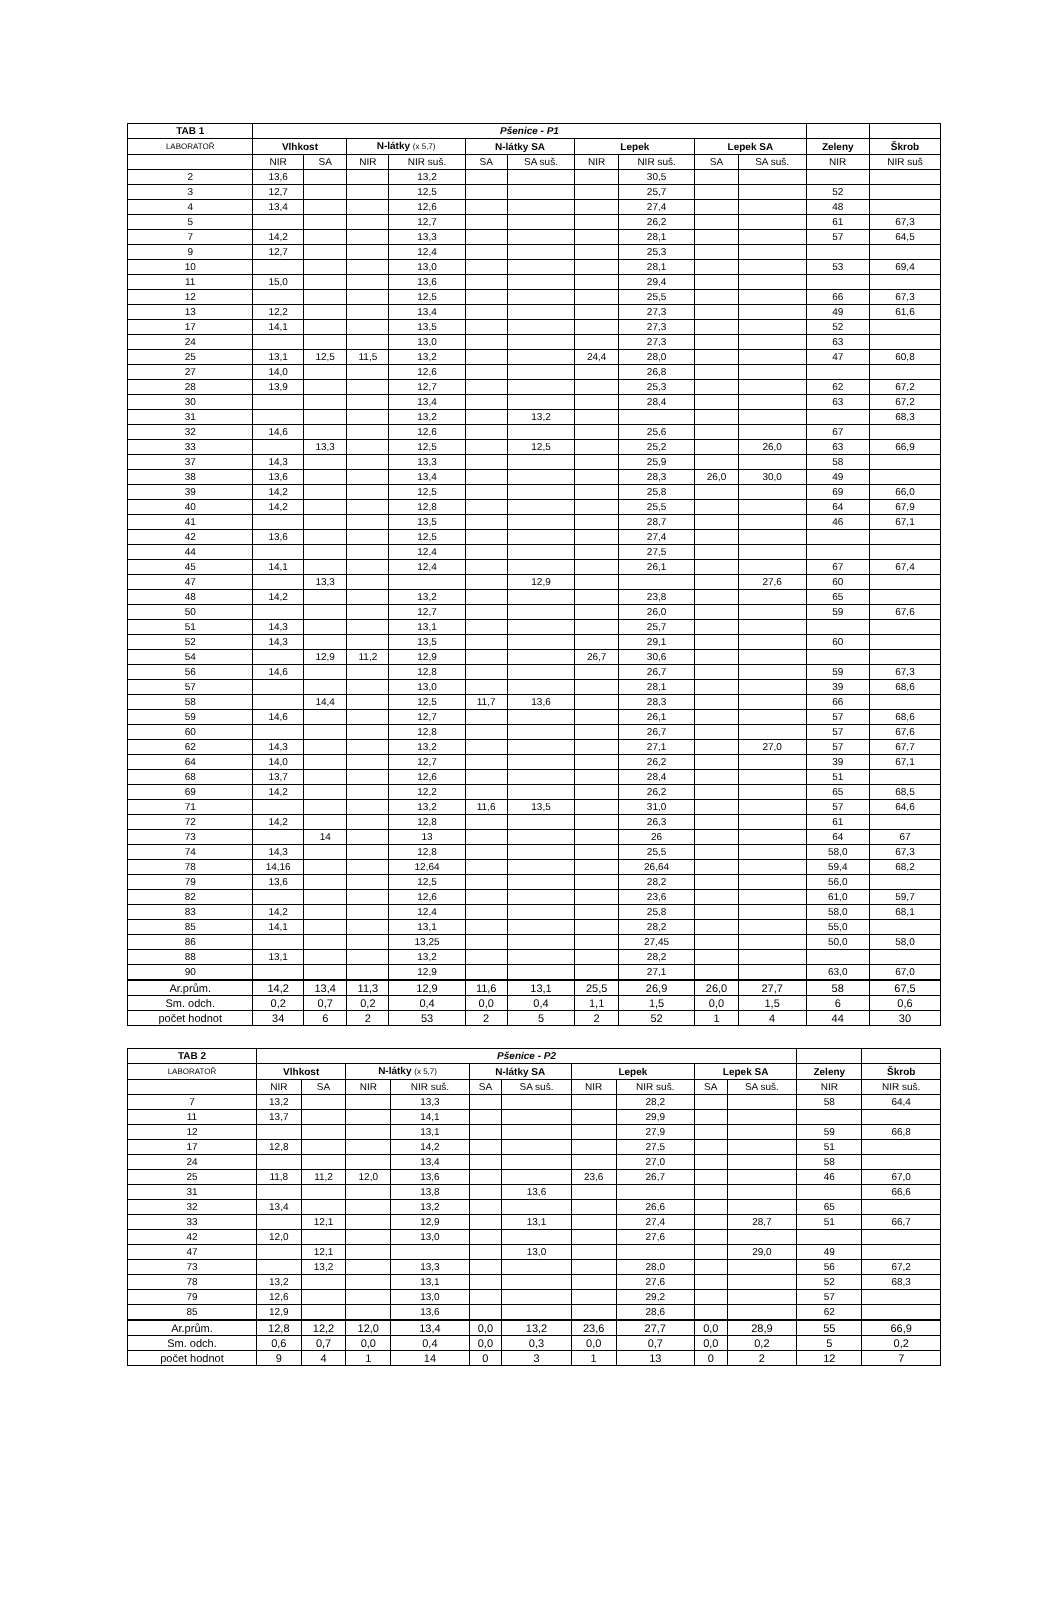| TAB 1 | Pšenice - P1 | | | | | | | | | | | |
| --- | --- | --- | --- | --- | --- | --- | --- | --- | --- | --- | --- | --- |
| LABORATOŘ | Vlhkost | | N-látky (x 5,7) | | N-látky SA | | Lepek | | Lepek SA | | Zeleny | Škrob |
| | NIR | SA | NIR | NIR suš. | SA | SA suš. | NIR | NIR suš. | SA | SA suš. | NIR | NIR suš |
| 2 | 13,6 | | | 13,2 | | | | 30,5 | | | | |
| 3 | 12,7 | | | 12,5 | | | | 25,7 | | | 52 | |
| 4 | 13,4 | | | 12,6 | | | | 27,4 | | | 48 | |
| 5 | | | | 12,7 | | | | 26,2 | | | 61 | 67,3 |
| 7 | 14,2 | | | 13,3 | | | | 28,1 | | | 57 | 64,5 |
| 9 | 12,7 | | | 12,4 | | | | 25,3 | | | | |
| 10 | | | | 13,0 | | | | 28,1 | | | 53 | 69,4 |
| 11 | 15,0 | | | 13,6 | | | | 29,4 | | | | |
| 12 | | | | 12,5 | | | | 25,5 | | | 66 | 67,3 |
| 13 | 12,2 | | | 13,4 | | | | 27,3 | | | 49 | 61,6 |
| 17 | 14,1 | | | 13,5 | | | | 27,3 | | | 52 | |
| 24 | | | | 13,0 | | | | 27,3 | | | 63 | |
| 25 | 13,1 | 12,5 | 11,5 | 13,2 | | | 24,4 | 28,0 | | | 47 | 60,8 |
| 27 | 14,0 | | | 12,6 | | | | 26,8 | | | | |
| 28 | 13,9 | | | 12,7 | | | | 25,3 | | | 62 | 67,2 |
| 30 | | | | 13,4 | | | | 28,4 | | | 63 | 67,2 |
| 31 | | | | 13,2 | | 13,2 | | | | | | 68,3 |
| 32 | 14,6 | | | 12,6 | | | | 25,6 | | | 67 | |
| 33 | | 13,3 | | 12,5 | | 12,5 | | 25,2 | | 26,0 | 63 | 66,9 |
| 37 | 14,3 | | | 13,3 | | | | 25,9 | | | 58 | |
| 38 | 13,6 | | | 13,4 | | | | 28,3 | 26,0 | 30,0 | 49 | |
| 39 | 14,2 | | | 12,5 | | | | 25,8 | | | 69 | 66,0 |
| 40 | 14,2 | | | 12,8 | | | | 25,5 | | | 64 | 67,9 |
| 41 | | | | 13,5 | | | | 28,7 | | | 46 | 67,1 |
| 42 | 13,6 | | | 12,5 | | | | 27,4 | | | | |
| 44 | | | | 12,4 | | | | 27,5 | | | | |
| 45 | 14,1 | | | 12,4 | | | | 26,1 | | | 67 | 67,4 |
| 47 | | 13,3 | | | | 12,9 | | | | 27,6 | 60 | |
| 48 | 14,2 | | | 13,2 | | | | 23,8 | | | 65 | |
| 50 | | | | 12,7 | | | | 26,0 | | | 59 | 67,6 |
| 51 | 14,3 | | | 13,1 | | | | 25,7 | | | | |
| 52 | 14,3 | | | 13,5 | | | | 29,1 | | | 60 | |
| 54 | | 12,9 | 11,2 | 12,9 | | | 26,7 | 30,6 | | | | |
| 56 | 14,6 | | | 12,8 | | | | 26,7 | | | 59 | 67,3 |
| 57 | | | | 13,0 | | | | 28,1 | | | 39 | 68,6 |
| 58 | | 14,4 | | 12,5 | 11,7 | 13,6 | | 28,3 | | | 66 | |
| 59 | 14,6 | | | 12,7 | | | | 26,1 | | | 57 | 68,6 |
| 60 | | | | 12,8 | | | | 26,7 | | | 57 | 67,6 |
| 62 | 14,3 | | | 13,2 | | | | 27,1 | | 27,0 | 57 | 67,7 |
| 64 | 14,0 | | | 12,7 | | | | 26,2 | | | 39 | 67,1 |
| 68 | 13,7 | | | 12,6 | | | | 28,4 | | | 51 | |
| 69 | 14,2 | | | 12,2 | | | | 26,2 | | | 65 | 68,5 |
| 71 | | | | 13,2 | 11,6 | 13,5 | | 31,0 | | | 57 | 64,6 |
| 72 | 14,2 | | | 12,8 | | | | 26,3 | | | 61 | |
| 73 | | 14 | | 13 | | | | 26 | | | 64 | 67 |
| 74 | 14,3 | | | 12,8 | | | | 25,5 | | | 58,0 | 67,3 |
| 78 | 14,16 | | | 12,64 | | | | 26,64 | | | 59,4 | 68,2 |
| 79 | 13,6 | | | 12,5 | | | | 28,2 | | | 56,0 | |
| 82 | | | | 12,6 | | | | 23,6 | | | 61,0 | 59,7 |
| 83 | 14,2 | | | 12,4 | | | | 25,8 | | | 58,0 | 68,1 |
| 85 | 14,1 | | | 13,1 | | | | 28,2 | | | 55,0 | |
| 86 | | | | 13,25 | | | | 27,45 | | | 50,0 | 58,0 |
| 88 | 13,1 | | | 13,2 | | | | 28,2 | | | | |
| 90 | | | | 12,9 | | | | 27,1 | | | 63,0 | 67,0 |
| Ar.prům. | 14,2 | 13,4 | 11,3 | 12,9 | 11,6 | 13,1 | 25,5 | 26,9 | 26,0 | 27,7 | 58 | 67,5 |
| Sm. odch. | 0,2 | 0,7 | 0,2 | 0,4 | 0,0 | 0,4 | 1,1 | 1,5 | 0,0 | 1,5 | 6 | 0,6 |
| počet hodnot | 34 | 6 | 2 | 53 | 2 | 5 | 2 | 52 | 1 | 4 | 44 | 30 |
| TAB 2 | Pšenice - P2 | | | | | | | | | | | |
| --- | --- | --- | --- | --- | --- | --- | --- | --- | --- | --- | --- | --- |
| LABORATOŘ | Vlhkost | | N-látky (x 5,7) | | N-látky SA | | Lepek | | Lepek SA | | Zeleny | Škrob |
| | NIR | SA | NIR | NIR suš. | SA | SA suš. | NIR | NIR suš. | SA | SA suš. | NIR | NIR suš. |
| 7 | 13,2 | | | 13,3 | | | | 28,2 | | | 58 | 64,4 |
| 11 | 13,7 | | | 14,1 | | | | 29,9 | | | | |
| 12 | | | | 13,1 | | | | 27,9 | | | 59 | 66,8 |
| 17 | 12,8 | | | 14,2 | | | | 27,5 | | | 51 | |
| 24 | | | | 13,4 | | | | 27,0 | | | 58 | |
| 25 | 11,8 | 11,2 | 12,0 | 13,6 | | | 23,6 | 26,7 | | | 46 | 67,0 |
| 31 | | | | 13,8 | | 13,6 | | | | | | 66,6 |
| 32 | 13,4 | | | 13,2 | | | | 26,6 | | | 65 | |
| 33 | | 12,1 | | 12,9 | | 13,1 | | 27,4 | | 28,7 | 51 | 66,7 |
| 42 | 12,0 | | | 13,0 | | | | 27,6 | | | | |
| 47 | | 12,1 | | | | 13,0 | | | | 29,0 | 49 | |
| 73 | | 13,2 | | 13,3 | | | | 28,0 | | | 56 | 67,2 |
| 78 | 13,2 | | | 13,1 | | | | 27,6 | | | 52 | 68,3 |
| 79 | 12,6 | | | 13,0 | | | | 29,2 | | | 57 | |
| 85 | 12,9 | | | 13,6 | | | | 28,6 | | | 62 | |
| Ar.prům. | 12,8 | 12,2 | 12,0 | 13,4 | 0,0 | 13,2 | 23,6 | 27,7 | 0,0 | 28,9 | 55 | 66,9 |
| Sm. odch. | 0,6 | 0,7 | 0,0 | 0,4 | 0,0 | 0,3 | 0,0 | 0,7 | 0,0 | 0,2 | 5 | 0,2 |
| počet hodnot | 9 | 4 | 1 | 14 | 0 | 3 | 1 | 13 | 0 | 2 | 12 | 7 |